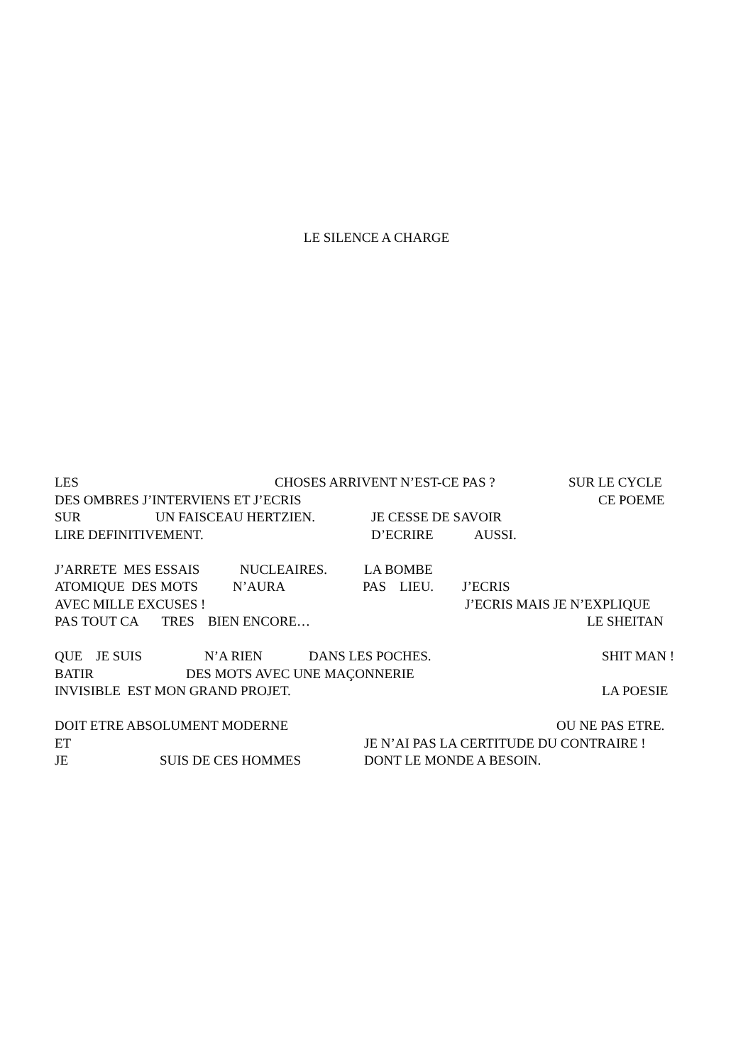LE SILENCE A CHARGE
LES CHOSES ARRIVENT N’EST-CE PAS ? SUR LE CYCLE
DES OMBRES J’INTERVIENS ET J’ECRIS CE POEME
SUR UN FAISCEAU HERTZIEN. JE CESSE DE SAVOIR
LIRE DEFINITIVEMENT. D’ECRIRE AUSSI.
J’ARRETE MES ESSAIS NUCLEAIRES. LA BOMBE
ATOMIQUE DES MOTS N’AURA PAS LIEU. J’ECRIS
AVEC MILLE EXCUSES ! J’ECRIS MAIS JE N’EXPLIQUE
PAS TOUT CA TRES BIEN ENCORE… LE SHEITAN
QUE JE SUIS N’A RIEN DANS LES POCHES. SHIT MAN !
BATIR DES MOTS AVEC UNE MAÇONNERIE
INVISIBLE EST MON GRAND PROJET. LA POESIE
DOIT ETRE ABSOLUMENT MODERNE OU NE PAS ETRE.
ET JE N’AI PAS LA CERTITUDE DU CONTRAIRE !
JE SUIS DE CES HOMMES DONT LE MONDE A BESOIN.